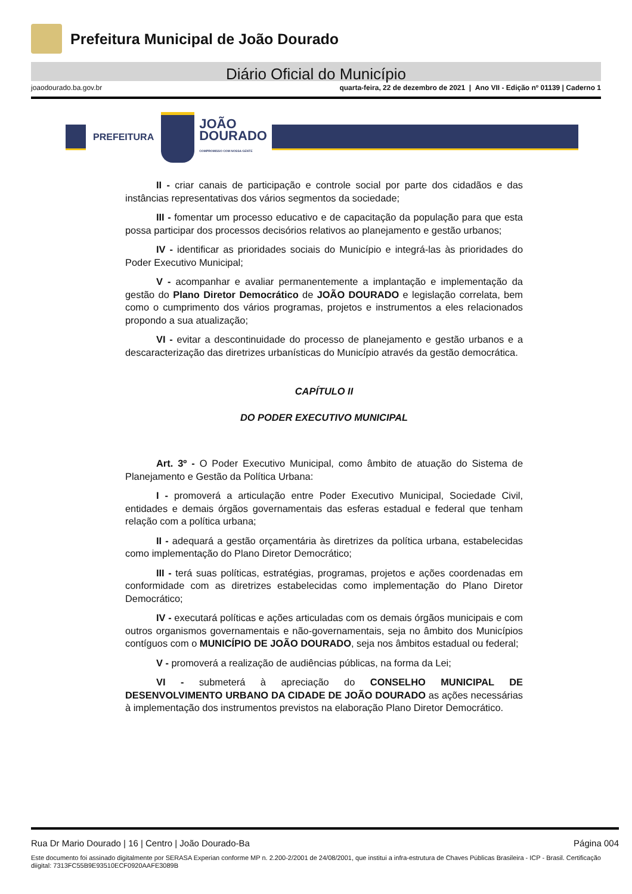Prefeitura Municipal de João Dourado
Diário Oficial do Município
joaodourado.ba.gov.br quarta-feira, 22 de dezembro de 2021 | Ano VII - Edição nº 01139 | Caderno 1
PREFEITURA
JOÃO
DOURADO
COMPROMISSO COM NOSSA GENTE
II - criar canais de participação e controle social por parte dos cidadãos e das instâncias representativas dos vários segmentos da sociedade;
III - fomentar um processo educativo e de capacitação da população para que esta possa participar dos processos decisórios relativos ao planejamento e gestão urbanos;
IV - identificar as prioridades sociais do Município e integrá-las às prioridades do Poder Executivo Municipal;
V - acompanhar e avaliar permanentemente a implantação e implementação da gestão do Plano Diretor Democrático de JOÃO DOURADO e legislação correlata, bem como o cumprimento dos vários programas, projetos e instrumentos a eles relacionados propondo a sua atualização;
VI - evitar a descontinuidade do processo de planejamento e gestão urbanos e a descaracterização das diretrizes urbanísticas do Município através da gestão democrática.
CAPÍTULO II
DO PODER EXECUTIVO MUNICIPAL
Art. 3º - O Poder Executivo Municipal, como âmbito de atuação do Sistema de Planejamento e Gestão da Política Urbana:
I - promoverá a articulação entre Poder Executivo Municipal, Sociedade Civil, entidades e demais órgãos governamentais das esferas estadual e federal que tenham relação com a política urbana;
II - adequará a gestão orçamentária às diretrizes da política urbana, estabelecidas como implementação do Plano Diretor Democrático;
III - terá suas políticas, estratégias, programas, projetos e ações coordenadas em conformidade com as diretrizes estabelecidas como implementação do Plano Diretor Democrático;
IV - executará políticas e ações articuladas com os demais órgãos municipais e com outros organismos governamentais e não-governamentais, seja no âmbito dos Municípios contíguos com o MUNICÍPIO DE JOÃO DOURADO, seja nos âmbitos estadual ou federal;
V - promoverá a realização de audiências públicas, na forma da Lei;
VI - submeterá à apreciação do CONSELHO MUNICIPAL DE DESENVOLVIMENTO URBANO DA CIDADE DE JOÃO DOURADO as ações necessárias à implementação dos instrumentos previstos na elaboração Plano Diretor Democrático.
Rua Dr Mario Dourado | 16 | Centro | João Dourado-Ba Página 004
Este documento foi assinado digitalmente por SERASA Experian conforme MP n. 2.200-2/2001 de 24/08/2001, que institui a infra-estrutura de Chaves Públicas Brasileira - ICP - Brasil. Certificação diigital: 7313FC55B9E93510ECF0920AAFE3089B